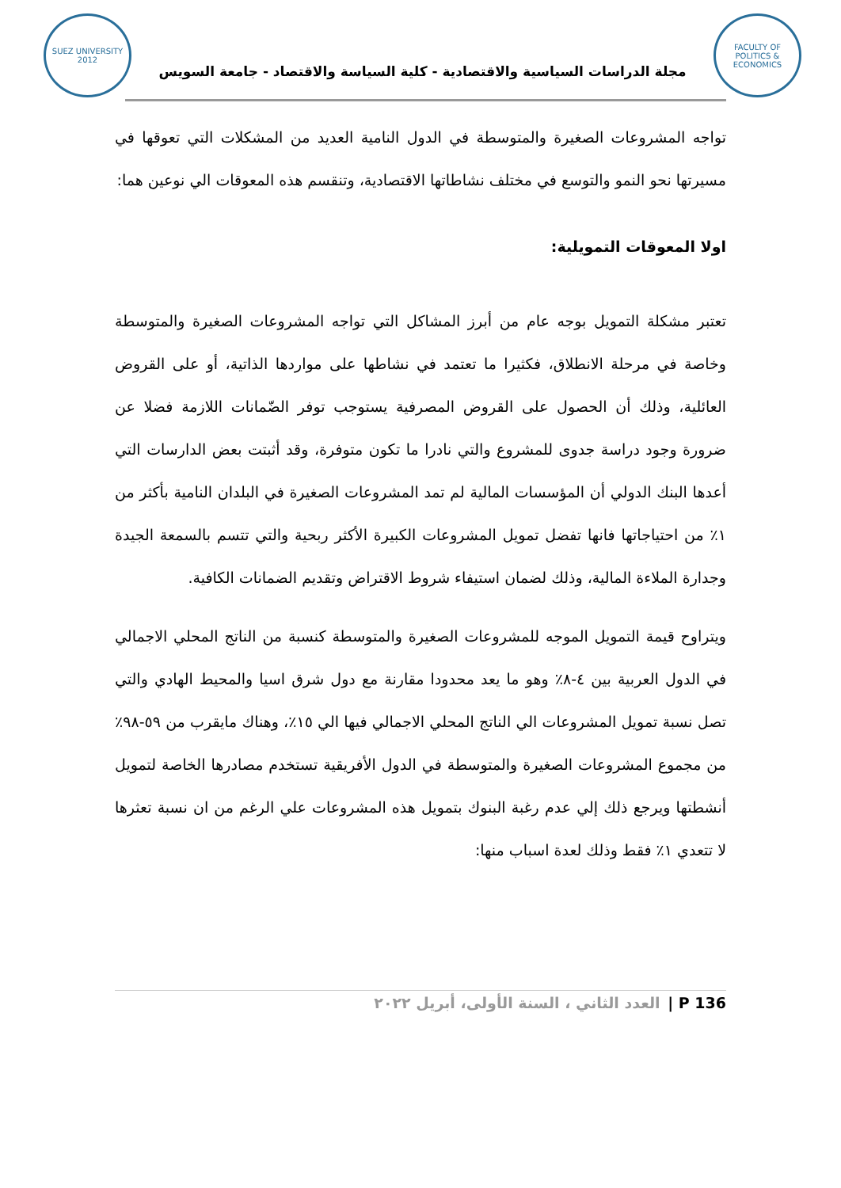SUEZ UNIVERSITY 2012
مجلة الدراسات السياسية والاقتصادية - كلية السياسة والاقتصاد - جامعة السويس
FACULTY OF POLITICS & ECONOMICS
تواجه المشروعات الصغيرة والمتوسطة في الدول النامية العديد من المشكلات التي تعوقها في مسيرتها نحو النمو والتوسع في مختلف نشاطاتها الاقتصادية، وتنقسم هذه المعوقات الي نوعين هما:
اولا المعوقات التمويلية:
تعتبر مشكلة التمويل بوجه عام من أبرز المشاكل التي تواجه المشروعات الصغيرة والمتوسطة وخاصة في مرحلة الانطلاق، فكثيرا ما تعتمد في نشاطها على مواردها الذاتية، أو على القروض العائلية، وذلك أن الحصول على القروض المصرفية يستوجب توفر الضّمانات اللازمة فضلا عن ضرورة وجود دراسة جدوى للمشروع والتي نادرا ما تكون متوفرة، وقد أثبتت بعض الدارسات التي أعدها البنك الدولي أن المؤسسات المالية لم تمد المشروعات الصغيرة في البلدان النامية بأكثر من ١٪ من احتياجاتها فانها تفضل تمويل المشروعات الكبيرة الأكثر ربحية والتي تتسم بالسمعة الجيدة وجدارة الملاءة المالية، وذلك لضمان استيفاء شروط الاقتراض وتقديم الضمانات الكافية.
ويتراوح قيمة التمويل الموجه للمشروعات الصغيرة والمتوسطة كنسبة من الناتج المحلي الاجمالي في الدول العربية بين ٤-٨٪ وهو ما يعد محدودا مقارنة مع دول شرق اسيا والمحيط الهادي والتي تصل نسبة تمويل المشروعات الي الناتج المحلي الاجمالي فيها الي ١٥٪، وهناك مايقرب من ٥٩-٩٨٪ من مجموع المشروعات الصغيرة والمتوسطة في الدول الأفريقية تستخدم مصادرها الخاصة لتمويل أنشطتها ويرجع ذلك إلي عدم رغبة البنوك بتمويل هذه المشروعات علي الرغم من ان نسبة تعثرها لا تتعدي ١٪ فقط وذلك لعدة اسباب منها:
136 P | العدد الثاني ، السنة الأولى، أبريل ٢٠٢٢